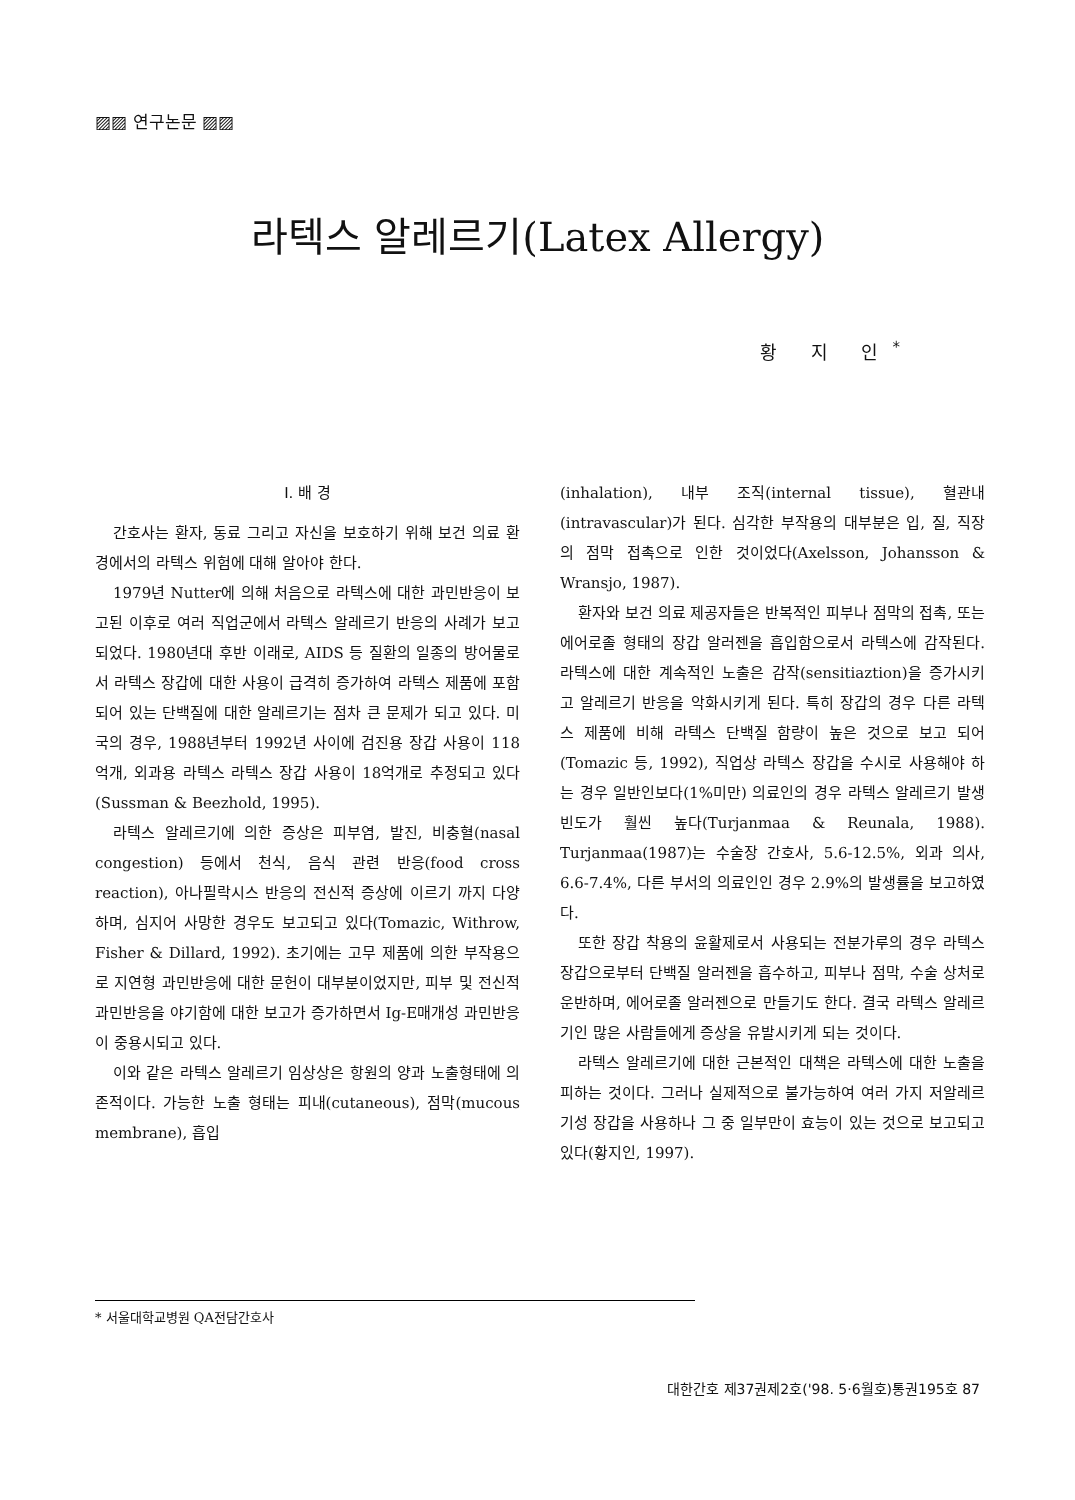▨▨ 연구논문 ▨▨
라텍스 알레르기(Latex Allergy)
황 지 인<sup>*</sup>
Ⅰ. 배 경
간호사는 환자, 동료 그리고 자신을 보호하기 위해 보건 의료 환경에서의 라텍스 위험에 대해 알아야 한다.
1979년 Nutter에 의해 처음으로 라텍스에 대한 과민반응이 보고된 이후로 여러 직업군에서 라텍스 알레르기 반응의 사례가 보고되었다. 1980년대 후반 이래로, AIDS 등 질환의 일종의 방어물로서 라텍스 장갑에 대한 사용이 급격히 증가하여 라텍스 제품에 포함되어 있는 단백질에 대한 알레르기는 점차 큰 문제가 되고 있다. 미국의 경우, 1988년부터 1992년 사이에 검진용 장갑 사용이 118억개, 외과용 라텍스 라텍스 장갑 사용이 18억개로 추정되고 있다(Sussman & Beezhold, 1995).
라텍스 알레르기에 의한 증상은 피부염, 발진, 비충혈(nasal congestion) 등에서 천식, 음식 관련 반응(food cross reaction), 아나필락시스 반응의 전신적 증상에 이르기 까지 다양하며, 심지어 사망한 경우도 보고되고 있다(Tomazic, Withrow, Fisher & Dillard, 1992). 초기에는 고무 제품에 의한 부작용으로 지연형 과민반응에 대한 문헌이 대부분이었지만, 피부 및 전신적 과민반응을 야기함에 대한 보고가 증가하면서 Ig-E매개성 과민반응이 중용시되고 있다.
이와 같은 라텍스 알레르기 임상상은 항원의 양과 노출형태에 의존적이다. 가능한 노출 형태는 피내(cutaneous), 점막(mucous membrane), 흡입
(inhalation), 내부 조직(internal tissue), 혈관내(intravascular)가 된다. 심각한 부작용의 대부분은 입, 질, 직장의 점막 접촉으로 인한 것이었다(Axelsson, Johansson & Wransjo, 1987).
환자와 보건 의료 제공자들은 반복적인 피부나 점막의 접촉, 또는 에어로졸 형태의 장갑 알러젠을 흡입함으로서 라텍스에 감작된다. 라텍스에 대한 계속적인 노출은 감작(sensitiaztion)을 증가시키고 알레르기 반응을 악화시키게 된다. 특히 장갑의 경우 다른 라텍스 제품에 비해 라텍스 단백질 함량이 높은 것으로 보고 되어(Tomazic 등, 1992), 직업상 라텍스 장갑을 수시로 사용해야 하는 경우 일반인보다(1%미만) 의료인의 경우 라텍스 알레르기 발생빈도가 훨씬 높다(Turjanmaa & Reunala, 1988). Turjanmaa(1987)는 수술장 간호사, 5.6-12.5%, 외과 의사, 6.6-7.4%, 다른 부서의 의료인인 경우 2.9%의 발생률을 보고하였다.
또한 장갑 착용의 윤활제로서 사용되는 전분가루의 경우 라텍스 장갑으로부터 단백질 알러젠을 흡수하고, 피부나 점막, 수술 상처로 운반하며, 에어로졸 알러젠으로 만들기도 한다. 결국 라텍스 알레르기인 많은 사람들에게 증상을 유발시키게 되는 것이다.
라텍스 알레르기에 대한 근본적인 대책은 라텍스에 대한 노출을 피하는 것이다. 그러나 실제적으로 불가능하여 여러 가지 저알레르기성 장갑을 사용하나 그 중 일부만이 효능이 있는 것으로 보고되고 있다(황지인, 1997).
* 서울대학교병원 QA전담간호사
대한간호 제37권제2호('98. 5·6월호)통권195호 87